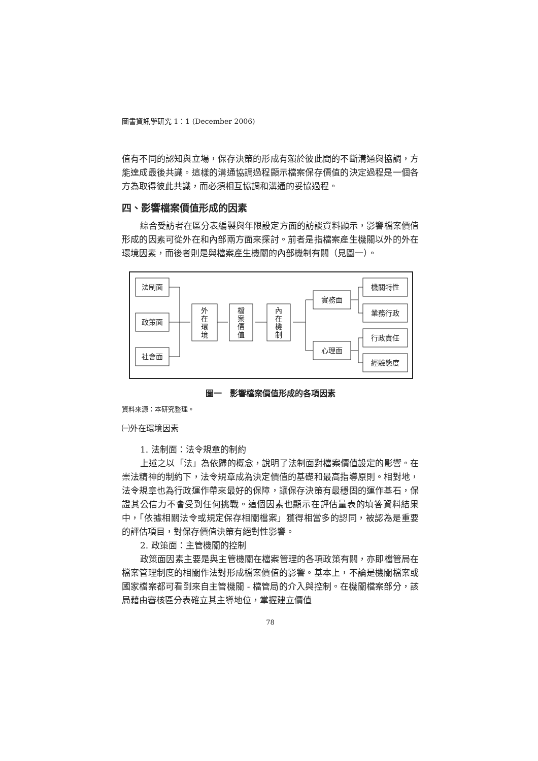圖書資訊學研究 1：1 (December 2006)
值有不同的認知與立場，保存決策的形成有賴於彼此間的不斷溝通與協調，方能達成最後共識。這樣的溝通協調過程顯示檔案保存價值的決定過程是一個各方為取得彼此共識，而必須相互協調和溝通的妥協過程。
四、影響檔案價值形成的因素
綜合受訪者在區分表編製與年限設定方面的訪談資料顯示，影響檔案價值形成的因素可從外在和內部兩方面來探討。前者是指檔案產生機關以外的外在環境因素，而後者則是與檔案產生機關的內部機制有關（見圖一）。
法制面
政策面
社會面
外 在 環 境
檔 案 價 值
內 在 機 制
實務面
心理面
機關特性
業務行政
行政責任
經驗態度
圖一　影響檔案價值形成的各項因素
資料來源：本研究整理。
㈠外在環境因素
1. 法制面：法令規章的制約
上述之以「法」為依歸的概念，說明了法制面對檔案價值設定的影響。在崇法精神的制約下，法令規章成為決定價值的基礎和最高指導原則。相對地，法令規章也為行政運作帶來最好的保障，讓保存決策有最穩固的運作基石，保證其公信力不會受到任何挑戰。這個因素也顯示在評估量表的填答資料結果中，「依據相關法令或規定保存相關檔案」獲得相當多的認同，被認為是重要的評估項目，對保存價值決策有絕對性影響。
2. 政策面：主管機關的控制
政策面因素主要是與主管機關在檔案管理的各項政策有關，亦即檔管局在檔案管理制度的相關作法對形成檔案價值的影響。基本上，不論是機關檔案或國家檔案都可看到來自主管機關 - 檔管局的介入與控制。在機關檔案部分，該局藉由審核區分表確立其主導地位，掌握建立價值
78